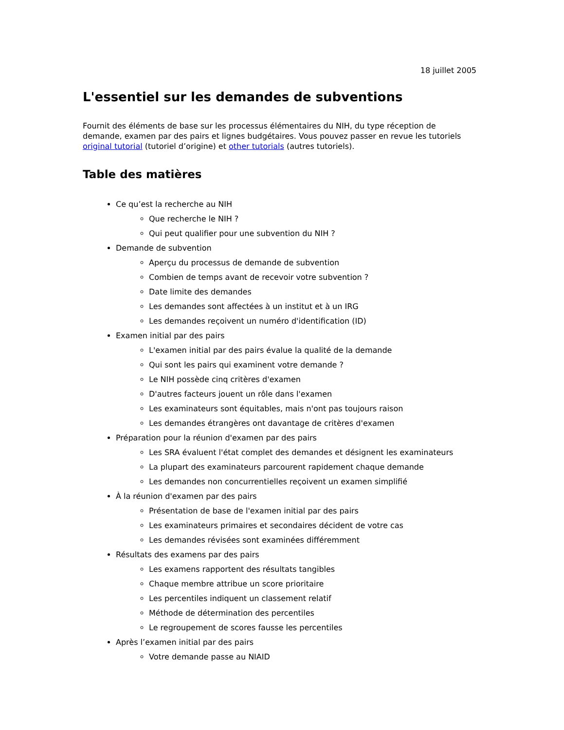18 juillet 2005
L'essentiel sur les demandes de subventions
Fournit des éléments de base sur les processus élémentaires du NIH, du type réception de demande, examen par des pairs et lignes budgétaires. Vous pouvez passer en revue les tutoriels original tutorial (tutoriel d’origine) et other tutorials (autres tutoriels).
Table des matières
Ce qu’est la recherche au NIH
Que recherche le NIH ?
Qui peut qualifier pour une subvention du NIH ?
Demande de subvention
Aperçu du processus de demande de subvention
Combien de temps avant de recevoir votre subvention ?
Date limite des demandes
Les demandes sont affectées à un institut et à un IRG
Les demandes reçoivent un numéro d'identification (ID)
Examen initial par des pairs
L'examen initial par des pairs évalue la qualité de la demande
Qui sont les pairs qui examinent votre demande ?
Le NIH possède cinq critères d'examen
D'autres facteurs jouent un rôle dans l'examen
Les examinateurs sont équitables, mais n'ont pas toujours raison
Les demandes étrangères ont davantage de critères d'examen
Préparation pour la réunion d'examen par des pairs
Les SRA évaluent l'état complet des demandes et désignent les examinateurs
La plupart des examinateurs parcourent rapidement chaque demande
Les demandes non concurrentielles reçoivent un examen simplifié
À la réunion d'examen par des pairs
Présentation de base de l'examen initial par des pairs
Les examinateurs primaires et secondaires décident de votre cas
Les demandes révisées sont examinées différemment
Résultats des examens par des pairs
Les examens rapportent des résultats tangibles
Chaque membre attribue un score prioritaire
Les percentiles indiquent un classement relatif
Méthode de détermination des percentiles
Le regroupement de scores fausse les percentiles
Après l’examen initial par des pairs
Votre demande passe au NIAID